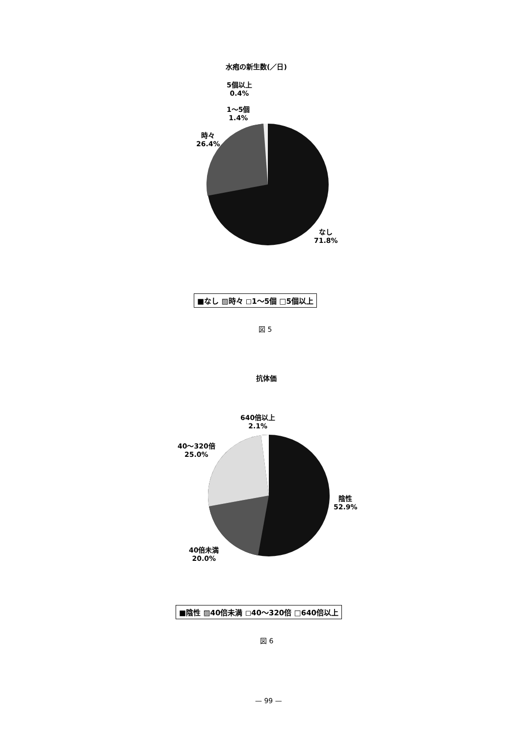水疱の新生数(／日)
5個以上
0.4%
1～5個
1.4%
時々
26.4%
なし
71.8%
■なし ▨時々 ◻1～5個 □5個以上
図 5
抗体価
640倍以上
2.1%
40～320倍
25.0%
陰性
52.9%
40倍未満
20.0%
■陰性 ▨40倍未満 ◻40～320倍 □640倍以上
図 6
— 99 —